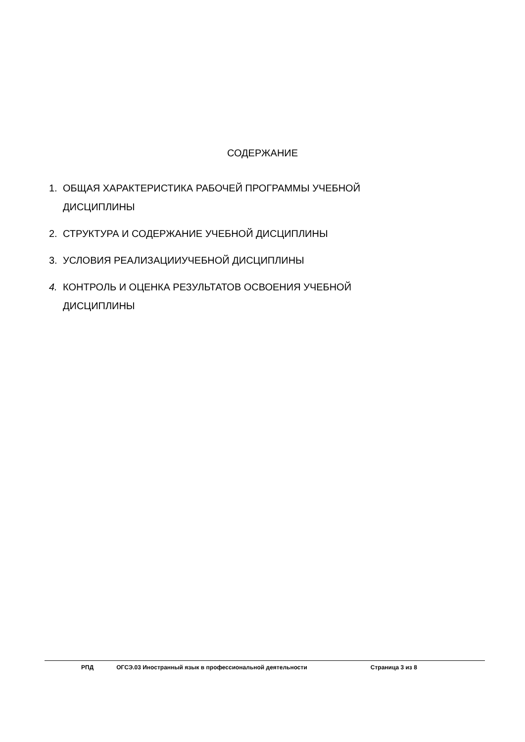СОДЕРЖАНИЕ
1. ОБЩАЯ ХАРАКТЕРИСТИКА РАБОЧЕЙ ПРОГРАММЫ УЧЕБНОЙ
ДИСЦИПЛИНЫ
2. СТРУКТУРА И СОДЕРЖАНИЕ УЧЕБНОЙ ДИСЦИПЛИНЫ
3. УСЛОВИЯ РЕАЛИЗАЦИИУЧЕБНОЙ ДИСЦИПЛИНЫ
4. КОНТРОЛЬ И ОЦЕНКА РЕЗУЛЬТАТОВ ОСВОЕНИЯ УЧЕБНОЙ
ДИСЦИПЛИНЫ
РПД ОГСЭ.03 Иностранный язык в профессиональной деятельности Страница 3 из 8